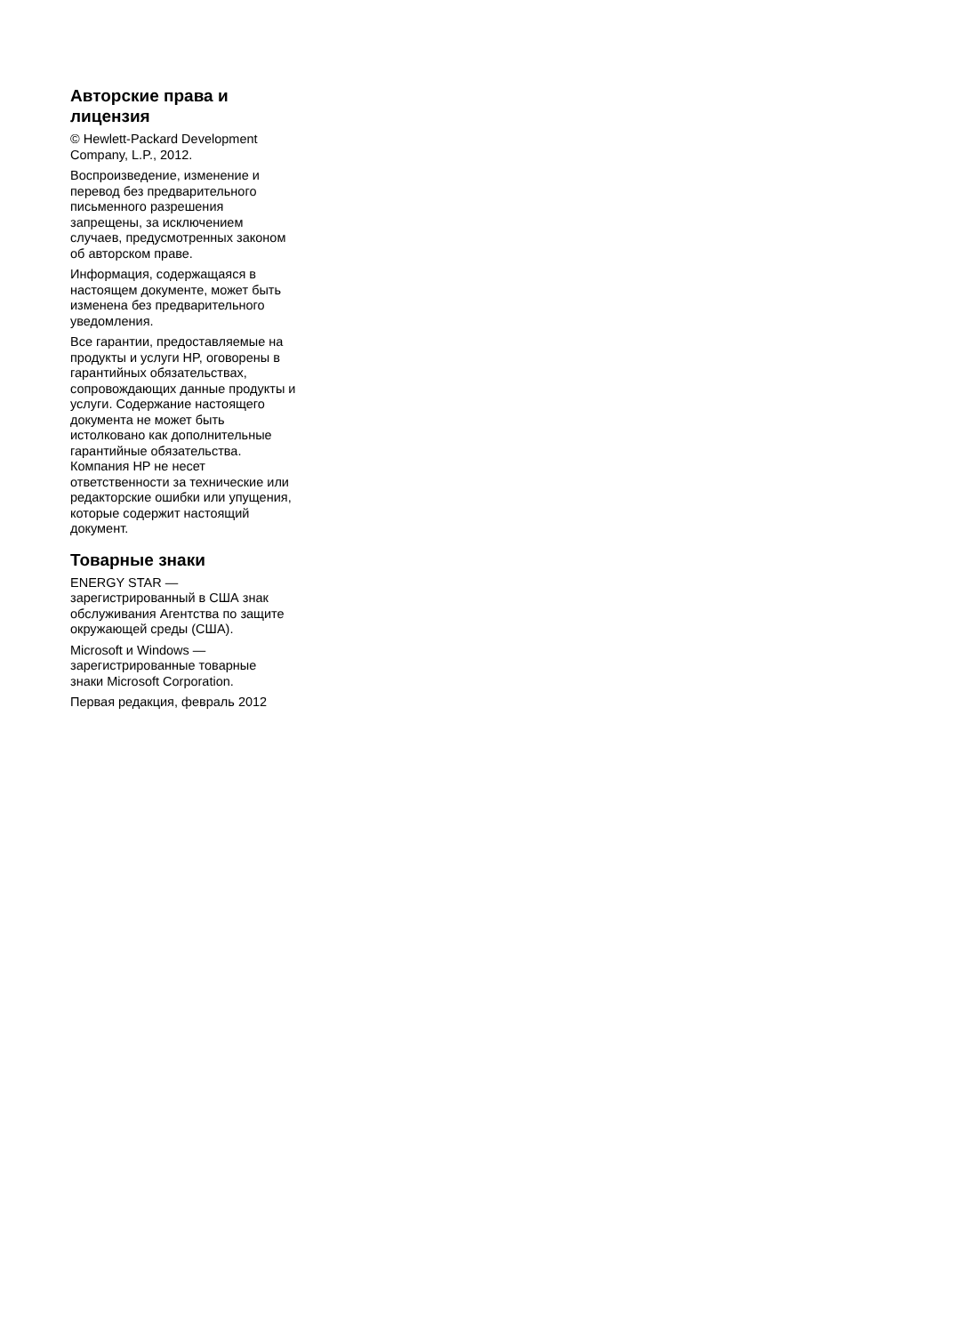Авторские права и
лицензия
© Hewlett-Packard Development
Company, L.P., 2012.
Воспроизведение, изменение и
перевод без предварительного
письменного разрешения
запрещены, за исключением
случаев, предусмотренных законом
об авторском праве.
Информация, содержащаяся в
настоящем документе, может быть
изменена без предварительного
уведомления.
Все гарантии, предоставляемые на
продукты и услуги HP, оговорены в
гарантийных обязательствах,
сопровождающих данные продукты и
услуги. Содержание настоящего
документа не может быть
истолковано как дополнительные
гарантийные обязательства.
Компания HP не несет
ответственности за технические или
редакторские ошибки или упущения,
которые содержит настоящий
документ.
Товарные знаки
ENERGY STAR —
зарегистрированный в США знак
обслуживания Агентства по защите
окружающей среды (США).
Microsoft и Windows —
зарегистрированные товарные
знаки Microsoft Corporation.
Первая редакция, февраль 2012